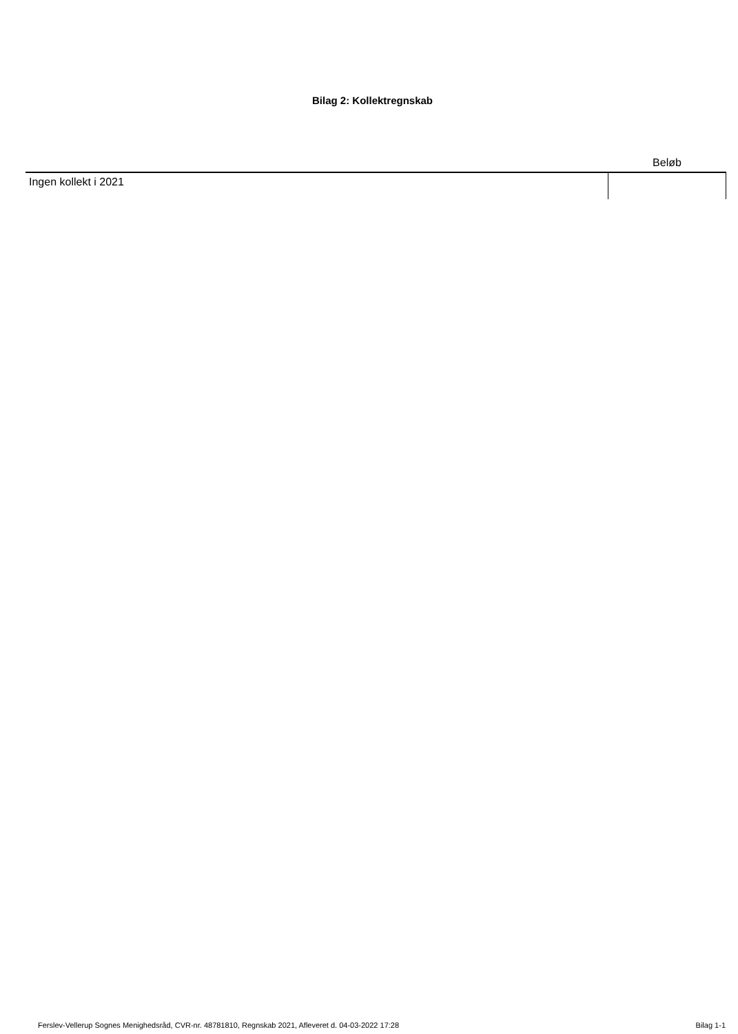Bilag 2: Kollektregnskab
| | Beløb |
| --- | --- |
| Ingen kollekt i 2021 | |
Ferslev-Vellerup Sognes Menighedsråd, CVR-nr. 48781810, Regnskab 2021, Afleveret d. 04-03-2022 17:28 Bilag 1-1